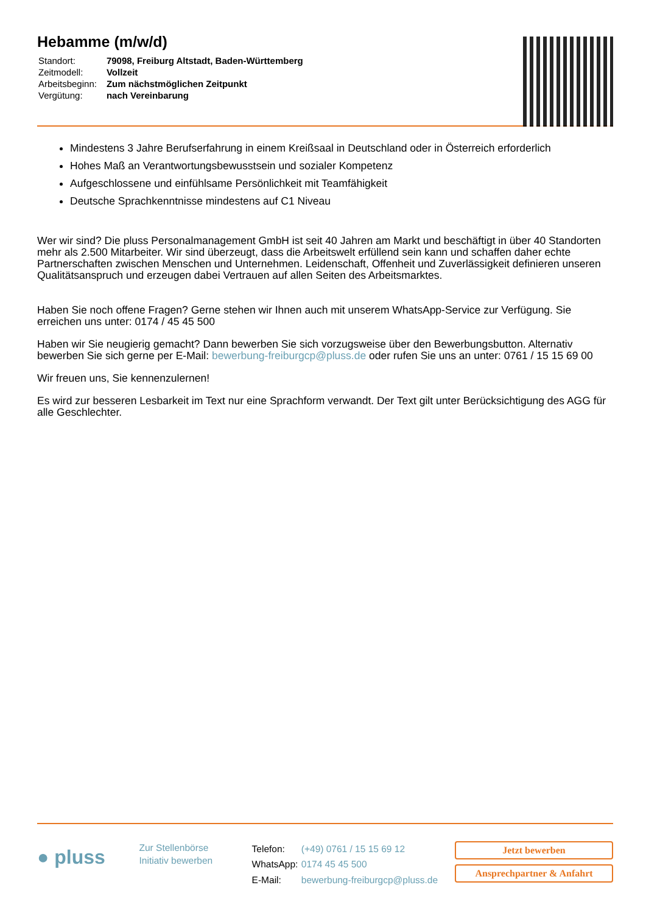Hebamme (m/w/d)
| Standort: | 79098, Freiburg Altstadt, Baden-Württemberg |
| Zeitmodell: | Vollzeit |
| Arbeitsbeginn: | Zum nächstmöglichen Zeitpunkt |
| Vergütung: | nach Vereinbarung |
Mindestens 3 Jahre Berufserfahrung in einem Kreißsaal in Deutschland oder in Österreich erforderlich
Hohes Maß an Verantwortungsbewusstsein und sozialer Kompetenz
Aufgeschlossene und einfühlsame Persönlichkeit mit Teamfähigkeit
Deutsche Sprachkenntnisse mindestens auf C1 Niveau
Wer wir sind? Die pluss Personalmanagement GmbH ist seit 40 Jahren am Markt und beschäftigt in über 40 Standorten mehr als 2.500 Mitarbeiter. Wir sind überzeugt, dass die Arbeitswelt erfüllend sein kann und schaffen daher echte Partnerschaften zwischen Menschen und Unternehmen. Leidenschaft, Offenheit und Zuverlässigkeit definieren unseren Qualitätsanspruch und erzeugen dabei Vertrauen auf allen Seiten des Arbeitsmarktes.
Haben Sie noch offene Fragen? Gerne stehen wir Ihnen auch mit unserem WhatsApp-Service zur Verfügung. Sie erreichen uns unter: 0174 / 45 45 500
Haben wir Sie neugierig gemacht? Dann bewerben Sie sich vorzugsweise über den Bewerbungsbutton. Alternativ bewerben Sie sich gerne per E-Mail: bewerbung-freiburgcp@pluss.de oder rufen Sie uns an unter: 0761 / 15 15 69 00
Wir freuen uns, Sie kennenzulernen!
Es wird zur besseren Lesbarkeit im Text nur eine Sprachform verwandt. Der Text gilt unter Berücksichtigung des AGG für alle Geschlechter.
● pluss
Zur Stellenbörse
Initiativ bewerben
| Telefon: | (+49) 0761 / 15 15 69 12 |
| WhatsApp: | 0174 45 45 500 |
| E-Mail: | bewerbung-freiburgcp@pluss.de |
Jetzt bewerben
Ansprechpartner & Anfahrt